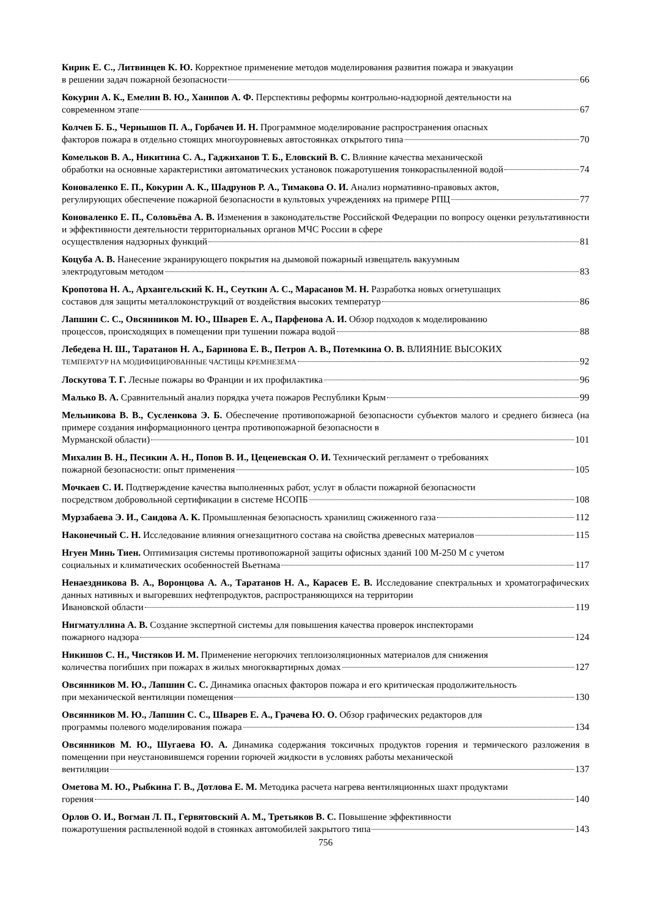Кирик Е. С., Литвинцев К. Ю. Корректное применение методов моделирования развития пожара и эвакуации
в решении задач пожарной безопасности 66
Кокурин А. К., Емелин В. Ю., Ханипов А. Ф. Перспективы реформы контрольно-надзорной деятельности на
современном этапе 67
Колчев Б. Б., Чернышов П. А., Горбачев И. Н. Программное моделирование распространения опасных
факторов пожара в отдельно стоящих многоуровневых автостоянках открытого типа 70
Комельков В. А., Никитина С. А., Гаджиханов Т. Б., Еловский В. С. Влияние качества механической
обработки на основные характеристики автоматических установок пожаротушения тонкораспыленной водой 74
Коноваленко Е. П., Кокурин А. К., Шадрунов Р. А., Тимакова О. И. Анализ нормативно-правовых актов,
регулирующих обеспечение пожарной безопасности в культовых учреждениях на примере РПЦ 77
Коноваленко Е. П., Соловьёва А. В. Изменения в законодательстве Российской Федерации по вопросу оценки результативности и эффективности деятельности территориальных органов МЧС России в сфере
осуществления надзорных функций 81
Коцуба А. В. Нанесение экранирующего покрытия на дымовой пожарный извещатель вакуумным
электродуговым методом 83
Кропотова Н. А., Архангельский К. Н., Сеуткин А. С., Марасанов М. Н. Разработка новых огнетушащих
составов для защиты металлоконструкций от воздействия высоких температур 86
Лапшин С. С., Овсянников М. Ю., Шварев Е. А., Парфенова А. И. Обзор подходов к моделированию
процессов, происходящих в помещении при тушении пожара водой 88
Лебедева Н. Ш., Таратанов Н. А., Баринова Е. В., Петров А. В., Потемкина О. В. ВЛИЯНИЕ ВЫСОКИХ
ТЕМПЕРАТУР НА МОДИФИЦИРОВАННЫЕ ЧАСТИЦЫ КРЕМНЕЗЕМА 92
Лоскутова Т. Г. Лесные пожары во Франции и их профилактика 96
Малько В. А. Сравнительный анализ порядка учета пожаров Республики Крым 99
Мельникова В. В., Сусленкова Э. Б. Обеспечение противопожарной безопасности субъектов малого и среднего бизнеса (на примере создания информационного центра противопожарной безопасности в
Мурманской области) 101
Михалин В. Н., Песикин А. Н., Попов В. И., Цеценевская О. И. Технический регламент о требованиях
пожарной безопасности: опыт применения 105
Мочкаев С. И. Подтверждение качества выполненных работ, услуг в области пожарной безопасности
посредством добровольной сертификации в системе НСОПБ 108
Мурзабаева Э. И., Саидова А. К. Промышленная безопасность хранилищ сжиженного газа 112
Наконечный С. Н. Исследование влияния огнезащитного состава на свойства древесных материалов 115
Нгуен Минь Тиен. Оптимизация системы противопожарной защиты офисных зданий 100 М-250 М с учетом
социальных и климатических особенностей Вьетнама 117
Ненаездникова В. А., Воронцова А. А., Таратанов Н. А., Карасев Е. В. Исследование спектральных и хроматографических данных нативных и выгоревших нефтепродуктов, распространяющихся на территории
Ивановской области 119
Нигматуллина А. В. Создание экспертной системы для повышения качества проверок инспекторами
пожарного надзора 124
Никишов С. Н., Чистяков И. М. Применение негорючих теплоизоляционных материалов для снижения
количества погибших при пожарах в жилых многоквартирных домах 127
Овсянников М. Ю., Лапшин С. С. Динамика опасных факторов пожара и его критическая продолжительность
при механической вентиляции помещения 130
Овсянников М. Ю., Лапшин С. С., Шварев Е. А., Грачева Ю. О. Обзор графических редакторов для
программы полевого моделирования пожара 134
Овсянников М. Ю., Шугаева Ю. А. Динамика содержания токсичных продуктов горения и термического разложения в помещении при неустановившемся горении горючей жидкости в условиях работы механической
вентиляции 137
Ометова М. Ю., Рыбкина Г. В., Дотлова Е. М. Методика расчета нагрева вентиляционных шахт продуктами
горения 140
Орлов О. И., Вогман Л. П., Гервятовский А. М., Третьяков В. С. Повышение эффективности
пожаротушения распыленной водой в стоянках автомобилей закрытого типа 143
756